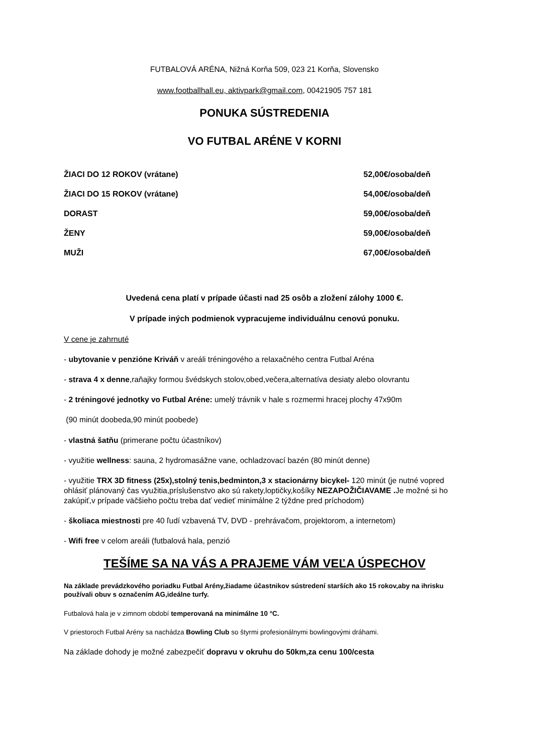FUTBALOVÁ ARÉNA, Nižná Korňa 509, 023 21 Korňa, Slovensko
www.footballhall.eu, aktivpark@gmail.com, 00421905 757 181
PONUKA SÚSTREDENIA
VO FUTBAL ARÉNE V KORNI
| ŽIACI DO 12 ROKOV (vrátane) | 52,00€/osoba/deň |
| ŽIACI DO 15 ROKOV (vrátane) | 54,00€/osoba/deň |
| DORAST | 59,00€/osoba/deň |
| ŽENY | 59,00€/osoba/deň |
| MUŽI | 67,00€/osoba/deň |
Uvedená cena platí v prípade účasti nad 25 osôb a zložení zálohy 1000 €.
V prípade iných podmienok vypracujeme individuálnu cenovú ponuku.
V cene je zahrnuté
- ubytovanie v penzióne Kriváň v areáli tréningového a relaxačného centra Futbal Aréna
- strava 4 x denne,raňajky formou švédskych stolov,obed,večera,alternatíva desiaty alebo olovrantu
- 2 tréningové jednotky vo Futbal Aréne: umelý trávnik v hale s rozmermi hracej plochy 47x90m
(90 minút doobeda,90 minút poobede)
- vlastná šatňu (primerane počtu účastníkov)
- využitie wellness: sauna, 2 hydromasážne vane, ochladzovací bazén (80 minút denne)
- využitie TRX 3D fitness (25x),stolný tenis,bedminton,3 x stacionárny bicykel- 120 minút (je nutné vopred ohlásiť plánovaný čas využitia,príslušenstvo ako sú rakety,loptičky,košíky NEZAPOŽIČIAVAME . Je možné si ho zakúpiť,v prípade väčšieho počtu treba dať vedieť minimálne 2 týždne pred príchodom)
- školiaca miestnosti pre 40 ľudí vzbavená TV, DVD - prehrávačom, projektorom, a internetom)
- Wifi free v celom areáli (futbalová hala, penzió
TEŠÍME SA NA VÁS A PRAJEME VÁM VEĽA ÚSPECHOV
Na základe prevádzkového poriadku Futbal Arény,žiadame účastnikov sústredení starších ako 15 rokov,aby na ihrisku používali obuv s označením AG,ideálne turfy.
Futbalová hala je v zimnom období temperovaná na minimálne 10 °C.
V priestoroch Futbal Arény sa nachádza Bowling Club so štyrmi profesionálnymi bowlingovými dráhami.
Na základe dohody je možné zabezpečiť dopravu v okruhu do 50km,za cenu 100/cesta